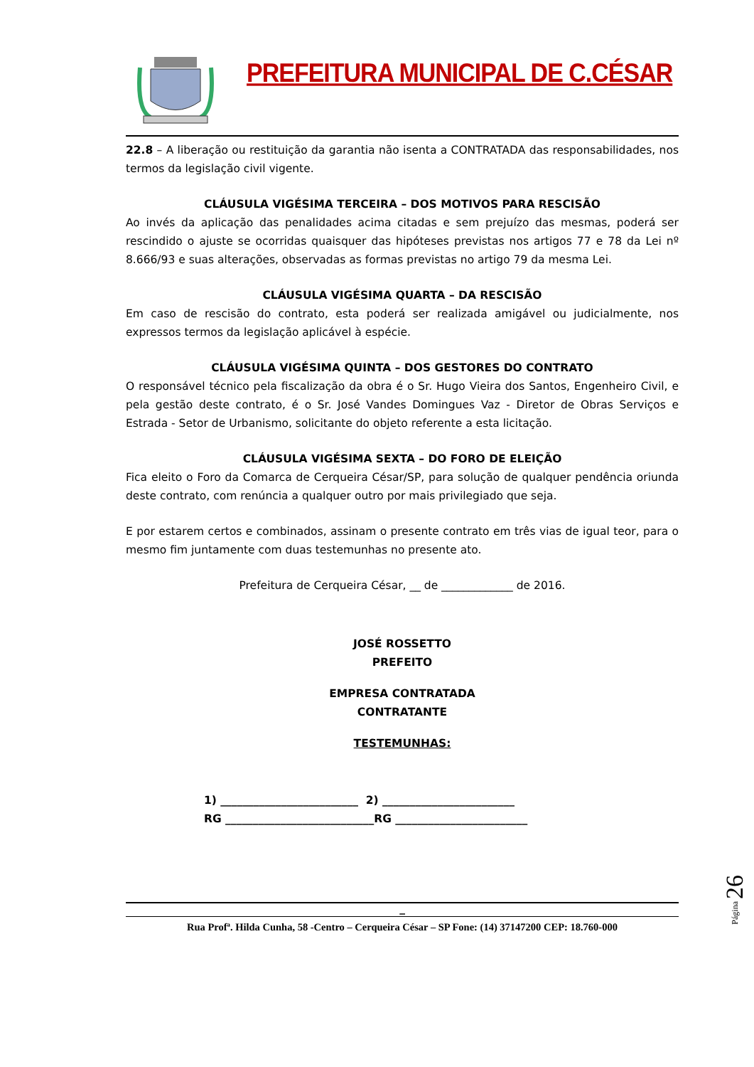PREFEITURA MUNICIPAL DE C.CÉSAR
22.8 – A liberação ou restituição da garantia não isenta a CONTRATADA das responsabilidades, nos termos da legislação civil vigente.
CLÁUSULA VIGÉSIMA TERCEIRA – DOS MOTIVOS PARA RESCISÃO
Ao invés da aplicação das penalidades acima citadas e sem prejuízo das mesmas, poderá ser rescindido o ajuste se ocorridas quaisquer das hipóteses previstas nos artigos 77 e 78 da Lei nº 8.666/93 e suas alterações, observadas as formas previstas no artigo 79 da mesma Lei.
CLÁUSULA VIGÉSIMA QUARTA – DA RESCISÃO
Em caso de rescisão do contrato, esta poderá ser realizada amigável ou judicialmente, nos expressos termos da legislação aplicável à espécie.
CLÁUSULA VIGÉSIMA QUINTA – DOS GESTORES DO CONTRATO
O responsável técnico pela fiscalização da obra é o Sr. Hugo Vieira dos Santos, Engenheiro Civil, e pela gestão deste contrato, é o Sr. José Vandes Domingues Vaz - Diretor de Obras Serviços e Estrada - Setor de Urbanismo, solicitante do objeto referente a esta licitação.
CLÁUSULA VIGÉSIMA SEXTA – DO FORO DE ELEIÇÃO
Fica eleito o Foro da Comarca de Cerqueira César/SP, para solução de qualquer pendência oriunda deste contrato, com renúncia a qualquer outro por mais privilegiado que seja.
E por estarem certos e combinados, assinam o presente contrato em três vias de igual teor, para o mesmo fim juntamente com duas testemunhas no presente ato.
Prefeitura de Cerqueira César, __ de _____________ de 2016.
JOSÉ ROSSETTO
PREFEITO
EMPRESA CONTRATADA
CONTRATANTE
TESTEMUNHAS:
1) _________________________ 2) ________________________
RG ___________________________RG ________________________
_
Rua Profª. Hilda Cunha, 58 -Centro – Cerqueira César – SP Fone: (14) 37147200 CEP: 18.760-000
Página 26